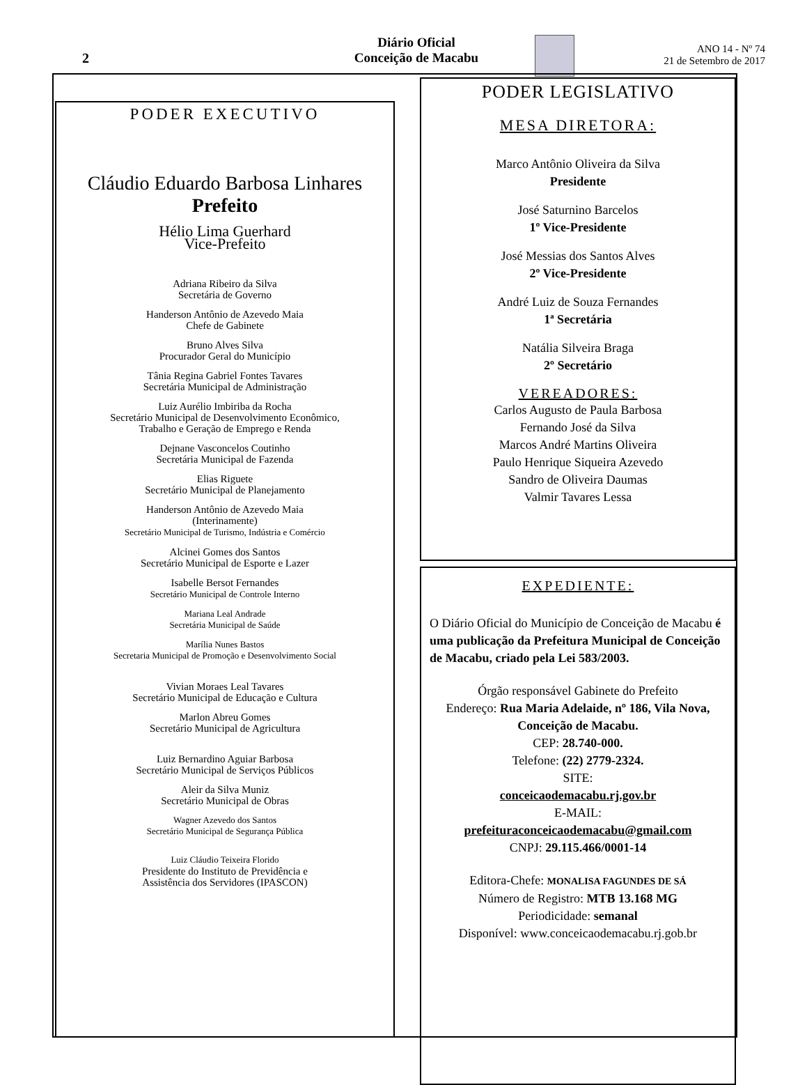2
Diário Oficial
Conceição de Macabu
ANO 14 - Nº 74
21 de Setembro de 2017
PODER EXECUTIVO
Cláudio Eduardo Barbosa Linhares
Prefeito
Hélio Lima Guerhard
Vice-Prefeito
Adriana Ribeiro da Silva
Secretária de Governo
Handerson Antônio de Azevedo Maia
Chefe de Gabinete
Bruno Alves Silva
Procurador Geral do Município
Tânia Regina Gabriel Fontes Tavares
Secretária Municipal de Administração
Luiz Aurélio Imbiriba da Rocha
Secretário Municipal de Desenvolvimento Econômico,
Trabalho e Geração de Emprego e Renda
Dejnane Vasconcelos Coutinho
Secretária Municipal de Fazenda
Elias Riguete
Secretário Municipal de Planejamento
Handerson Antônio de Azevedo Maia
(Interinamente)
Secretário Municipal de Turismo, Indústria e Comércio
Alcinei Gomes dos Santos
Secretário Municipal de Esporte e Lazer
Isabelle Bersot Fernandes
Secretário Municipal de Controle Interno
Mariana Leal Andrade
Secretária Municipal de Saúde
Marília Nunes Bastos
Secretaria Municipal de Promoção e Desenvolvimento Social
Vivian Moraes Leal Tavares
Secretário Municipal de Educação e Cultura
Marlon Abreu Gomes
Secretário Municipal de Agricultura
Luiz Bernardino Aguiar Barbosa
Secretário Municipal de Serviços Públicos
Aleir da Silva Muniz
Secretário Municipal de Obras
Wagner Azevedo dos Santos
Secretário Municipal de Segurança Pública
Luiz Cláudio Teixeira Florido
Presidente do Instituto de Previdência e
Assistência dos Servidores (IPASCON)
PODER LEGISLATIVO
MESA DIRETORA:
Marco Antônio Oliveira da Silva
Presidente
José Saturnino Barcelos
1º Vice-Presidente
José Messias dos Santos Alves
2º Vice-Presidente
André Luiz de Souza Fernandes
1ª Secretária
Natália Silveira Braga
2º Secretário
VEREADORES:
Carlos Augusto de Paula Barbosa
Fernando José da Silva
Marcos André Martins Oliveira
Paulo Henrique Siqueira Azevedo
Sandro de Oliveira Daumas
Valmir Tavares Lessa
EXPEDIENTE:
O Diário Oficial do Município de Conceição de Macabu é uma publicação da Prefeitura Municipal de Conceição de Macabu, criado pela Lei 583/2003.
Órgão responsável Gabinete do Prefeito
Endereço: Rua Maria Adelaide, nº 186, Vila Nova, Conceição de Macabu.
CEP: 28.740-000.
Telefone: (22) 2779-2324.
SITE:
conceicaodemacabu.rj.gov.br
E-MAIL:
prefeituraconceicaodemacabu@gmail.com
CNPJ: 29.115.466/0001-14
Editora-Chefe: MONALISA FAGUNDES DE SÁ
Número de Registro: MTB 13.168 MG
Periodicidade: semanal
Disponível: www.conceicaodemacabu.rj.gob.br